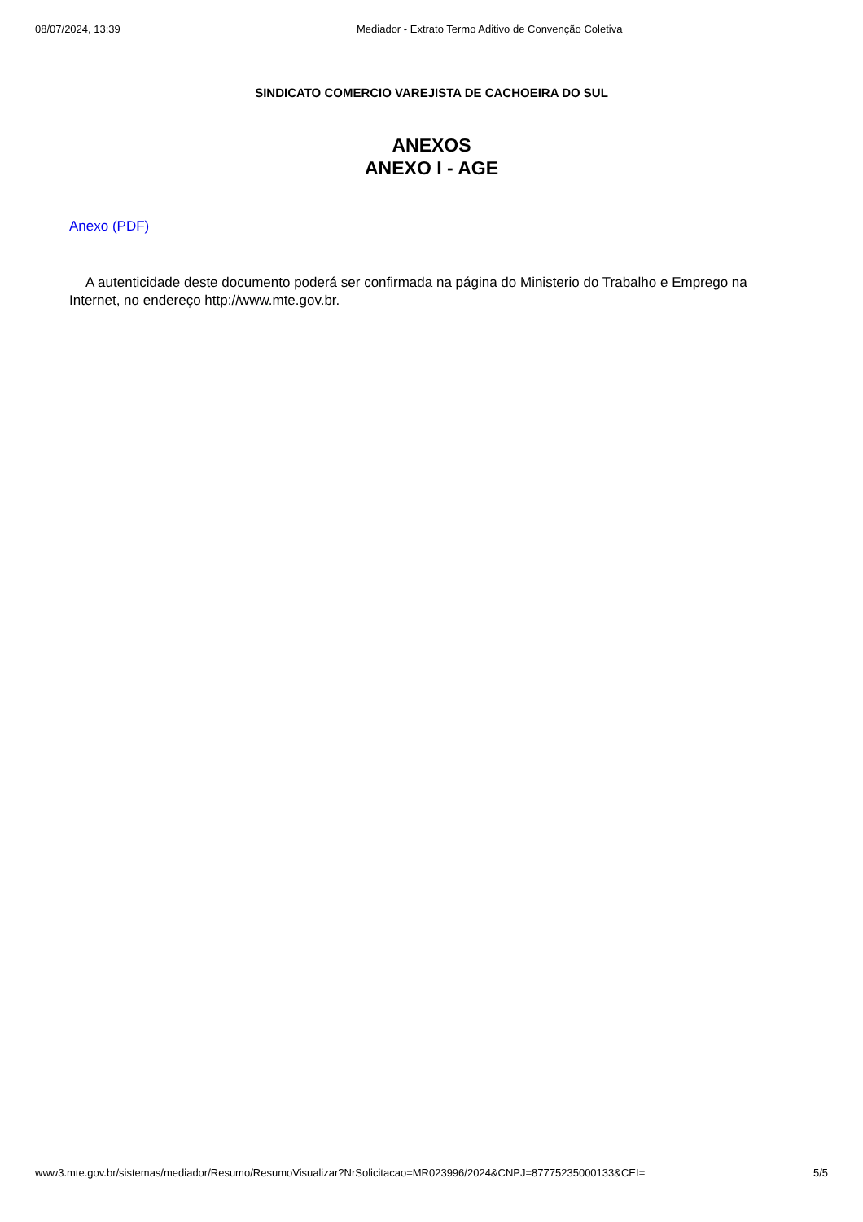08/07/2024, 13:39 Mediador - Extrato Termo Aditivo de Convenção Coletiva
SINDICATO COMERCIO VAREJISTA DE CACHOEIRA DO SUL
ANEXOS
ANEXO I - AGE
Anexo (PDF)
A autenticidade deste documento poderá ser confirmada na página do Ministerio do Trabalho e Emprego na Internet, no endereço http://www.mte.gov.br.
www3.mte.gov.br/sistemas/mediador/Resumo/ResumoVisualizar?NrSolicitacao=MR023996/2024&CNPJ=87775235000133&CEI= 5/5